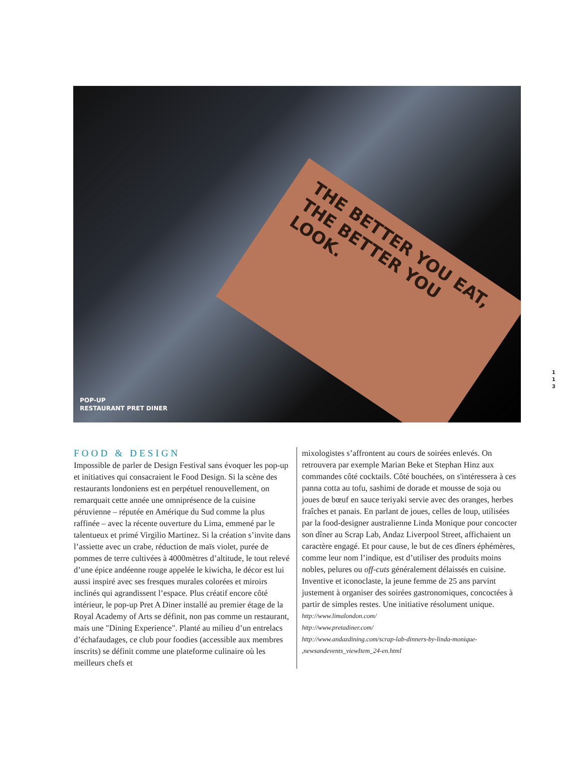THE BETTER YOU EAT, THE BETTER YOU LOOK.
POP-UP
RESTAURANT PRET DINER
1 1 3
FOOD & DESIGN
Impossible de parler de Design Festival sans évoquer les pop-up et initiatives qui consacraient le Food Design. Si la scène des restaurants londoniens est en perpétuel renouvellement, on remarquait cette année une omniprésence de la cuisine péruvienne – réputée en Amérique du Sud comme la plus raffinée – avec la récente ouverture du Lima, emmené par le talentueux et primé Virgilio Martinez. Si la création s’invite dans l’assiette avec un crabe, réduction de maïs violet, purée de pommes de terre cultivées à 4000mètres d’altitude, le tout relevé d’une épice andéenne rouge appelée le kiwicha, le décor est lui aussi inspiré avec ses fresques murales colorées et miroirs inclinés qui agrandissent l’espace. Plus créatif encore côté intérieur, le pop-up Pret A Diner installé au premier étage de la Royal Academy of Arts se définit, non pas comme un restaurant, mais une "Dining Experience". Planté au milieu d’un entrelacs d’échafaudages, ce club pour foodies (accessible aux membres inscrits) se définit comme une plateforme culinaire où les meilleurs chefs et
mixologistes s’affrontent au cours de soirées enlevés. On retrouvera par exemple Marian Beke et Stephan Hinz aux commandes côté cocktails. Côté bouchées, on s'intéressera à ces panna cotta au tofu, sashimi de dorade et mousse de soja ou joues de bœuf en sauce teriyaki servie avec des oranges, herbes fraîches et panais. En parlant de joues, celles de loup, utilisées par la food-designer australienne Linda Monique pour concocter son dîner au Scrap Lab, Andaz Liverpool Street, affichaient un caractère engagé. Et pour cause, le but de ces dîners éphémères, comme leur nom l’indique, est d’utiliser des produits moins nobles, pelures ou off-cuts généralement délaissés en cuisine. Inventive et iconoclaste, la jeune femme de 25 ans parvint justement à organiser des soirées gastronomiques, concoctées à partir de simples restes. Une initiative résolument unique.
http://www.limalondon.com/
http://www.pretadiner.com/
http://www.andazdining.com/scrap-lab-dinners-by-linda-monique-
,newsandevents_viewItem_24-en.html